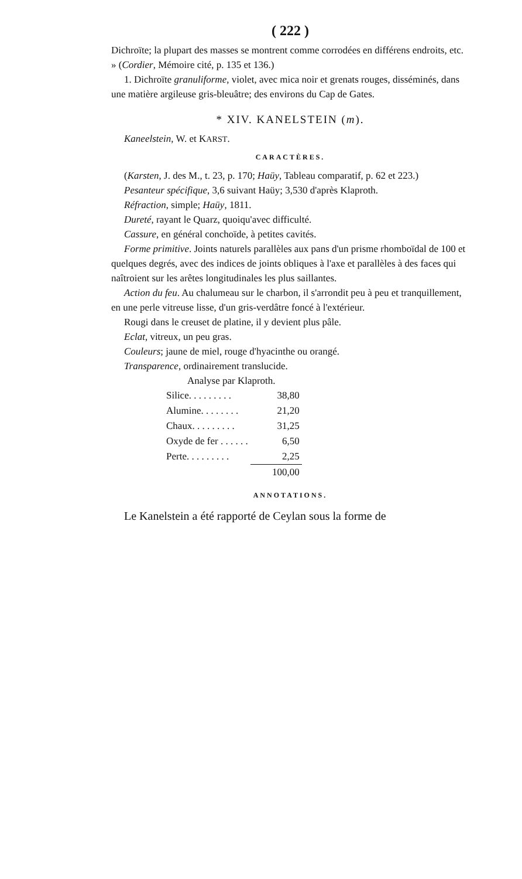( 222 )
Dichroïte; la plupart des masses se montrent comme corrodées en différens endroits, etc. » (Cordier, Mémoire cité, p. 135 et 136.)
1. Dichroïte granuliforme, violet, avec mica noir et grenats rouges, disséminés, dans une matière argileuse gris-bleuâtre; des environs du Cap de Gates.
* XIV. KANELSTEIN (m).
Kaneelstein, W. et KARST.
CARACTÈRES.
(Karsten, J. des M., t. 23, p. 170; Haüy, Tableau comparatif, p. 62 et 223.)
Pesanteur spécifique, 3,6 suivant Haüy; 3,530 d'après Klaproth.
Réfraction, simple; Haüy, 1811.
Dureté, rayant le Quarz, quoiqu'avec difficulté.
Cassure, en général conchoïde, à petites cavités.
Forme primitive. Joints naturels parallèles aux pans d'un prisme rhomboïdal de 100 et quelques degrés, avec des indices de joints obliques à l'axe et parallèles à des faces qui naîtroient sur les arêtes longitudinales les plus saillantes.
Action du feu. Au chalumeau sur le charbon, il s'arrondit peu à peu et tranquillement, en une perle vitreuse lisse, d'un gris-verdâtre foncé à l'extérieur.
Rougi dans le creuset de platine, il y devient plus pâle.
Eclat, vitreux, un peu gras.
Couleurs; jaune de miel, rouge d'hyacinthe ou orangé.
Transparence, ordinairement translucide.
Analyse par Klaproth.
| Silice. . . . . . . . . | 38,80 |
| Alumine. . . . . . . . | 21,20 |
| Chaux. . . . . . . . . | 31,25 |
| Oxyde de fer . . . . . . | 6,50 |
| Perte. . . . . . . . . | 2,25 |
| | 100,00 |
ANNOTATIONS.
Le Kanelstein a été rapporté de Ceylan sous la forme de